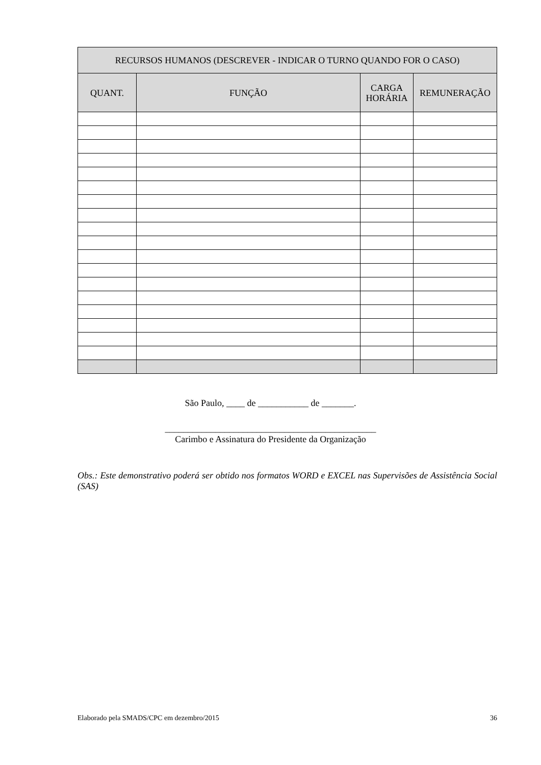| RECURSOS HUMANOS (DESCREVER - INDICAR O TURNO QUANDO FOR O CASO) | | | |
| --- | --- | --- | --- |
| QUANT. | FUNÇÃO | CARGA HORÁRIA | REMUNERAÇÃO |
São Paulo, ____ de ___________ de _______.
______________________________________________
Carimbo e Assinatura do Presidente da Organização
Obs.: Este demonstrativo poderá ser obtido nos formatos WORD e EXCEL nas Supervisões de Assistência Social (SAS)
Elaborado pela SMADS/CPC em dezembro/2015 36